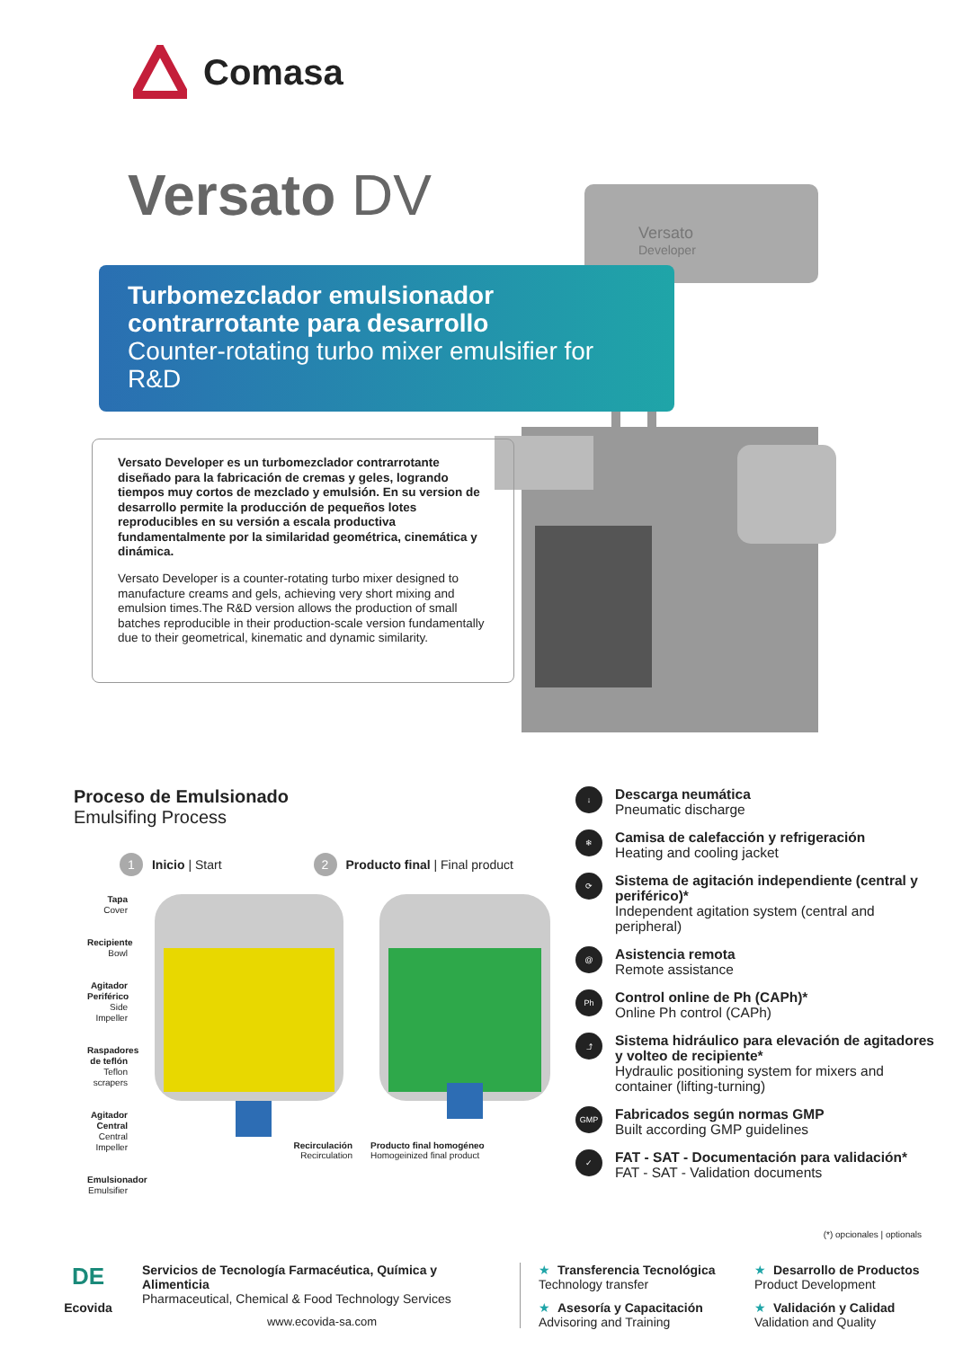Comasa
Versato DV
Versato
Developer
Turbomezclador emulsionador contrarrotante para desarrollo
Counter-rotating turbo mixer emulsifier for R&D
Versato Developer es un turbomezclador contrarrotante diseñado para la fabricación de cremas y geles, logrando tiempos muy cortos de mezclado y emulsión. En su version de desarrollo permite la producción de pequeños lotes reproducibles en su versión a escala productiva fundamentalmente por la similaridad geométrica, cinemática y dinámica.
Versato Developer is a counter-rotating turbo mixer designed to manufacture creams and gels, achieving very short mixing and emulsion times.The R&D version allows the production of small batches reproducible in their production-scale version fundamentally due to their geometrical, kinematic and dynamic similarity.
Proceso de Emulsionado
Emulsifing Process
1 Inicio | Start
2 Producto final | Final product
Tapa
Cover
Recipiente
Bowl
Agitador Periférico
Side Impeller
Raspadores de teflón
Teflon scrapers
Agitador Central
Central Impeller
Emulsionador
Emulsifier
Recirculación
Recirculation
Producto final homogéneo
Homogeinized final product
↓
Descarga neumática
Pneumatic discharge
❄
Camisa de calefacción y refrigeración
Heating and cooling jacket
⟳
Sistema de agitación independiente (central y periférico)*
Independent agitation system (central and peripheral)
@
Asistencia remota
Remote assistance
Ph
Control online de Ph (CAPh)*
Online Ph control (CAPh)
⤴
Sistema hidráulico para elevación de agitadores y volteo de recipiente*
Hydraulic positioning system for mixers and container (lifting-turning)
GMP
Fabricados según normas GMP
Built according GMP guidelines
✓
FAT - SAT - Documentación para validación*
FAT - SAT - Validation documents
(*) opcionales | optionals
DE
Ecovida
Servicios de Tecnología Farmacéutica, Química y Alimenticia
Pharmaceutical, Chemical & Food Technology Services
www.ecovida-sa.com
★ Transferencia Tecnológica
Technology transfer
★ Asesoría y Capacitación
Advisoring and Training
★ Desarrollo de Productos
Product Development
★ Validación y Calidad
Validation and Quality